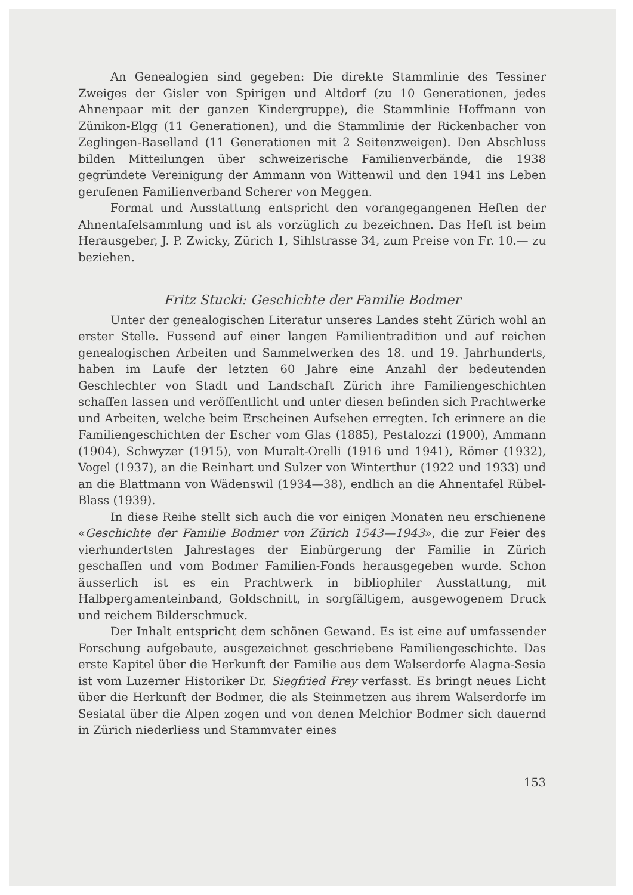An Genealogien sind gegeben: Die direkte Stammlinie des Tessiner Zweiges der Gisler von Spirigen und Altdorf (zu 10 Generationen, jedes Ahnenpaar mit der ganzen Kindergruppe), die Stammlinie Hoffmann von Zünikon-Elgg (11 Generationen), und die Stammlinie der Rickenbacher von Zeglingen-Baselland (11 Generationen mit 2 Seitenzweigen). Den Abschluss bilden Mitteilungen über schweizerische Familienverbände, die 1938 gegründete Vereinigung der Ammann von Wittenwil und den 1941 ins Leben gerufenen Familienverband Scherer von Meggen.
Format und Ausstattung entspricht den vorangegangenen Heften der Ahnentafelsammlung und ist als vorzüglich zu bezeichnen. Das Heft ist beim Herausgeber, J. P. Zwicky, Zürich 1, Sihlstrasse 34, zum Preise von Fr. 10.— zu beziehen.
Fritz Stucki: Geschichte der Familie Bodmer
Unter der genealogischen Literatur unseres Landes steht Zürich wohl an erster Stelle. Fussend auf einer langen Familientradition und auf reichen genealogischen Arbeiten und Sammelwerken des 18. und 19. Jahrhunderts, haben im Laufe der letzten 60 Jahre eine Anzahl der bedeutenden Geschlechter von Stadt und Landschaft Zürich ihre Familiengeschichten schaffen lassen und veröffentlicht und unter diesen befinden sich Prachtwerke und Arbeiten, welche beim Erscheinen Aufsehen erregten. Ich erinnere an die Familiengeschichten der Escher vom Glas (1885), Pestalozzi (1900), Ammann (1904), Schwyzer (1915), von Muralt-Orelli (1916 und 1941), Römer (1932), Vogel (1937), an die Reinhart und Sulzer von Winterthur (1922 und 1933) und an die Blattmann von Wädenswil (1934—38), endlich an die Ahnentafel Rübel-Blass (1939).
In diese Reihe stellt sich auch die vor einigen Monaten neu erschienene «Geschichte der Familie Bodmer von Zürich 1543—1943», die zur Feier des vierhundertsten Jahrestages der Einbürgerung der Familie in Zürich geschaffen und vom Bodmer Familien-Fonds herausgegeben wurde. Schon äusserlich ist es ein Prachtwerk in bibliophiler Ausstattung, mit Halbpergamenteinband, Goldschnitt, in sorgfältigem, ausgewogenem Druck und reichem Bilderschmuck.
Der Inhalt entspricht dem schönen Gewand. Es ist eine auf umfassender Forschung aufgebaute, ausgezeichnet geschriebene Familiengeschichte. Das erste Kapitel über die Herkunft der Familie aus dem Walserdorfe Alagna-Sesia ist vom Luzerner Historiker Dr. Siegfried Frey verfasst. Es bringt neues Licht über die Herkunft der Bodmer, die als Steinmetzen aus ihrem Walserdorfe im Sesiatal über die Alpen zogen und von denen Melchior Bodmer sich dauernd in Zürich niederliess und Stammvater eines
153